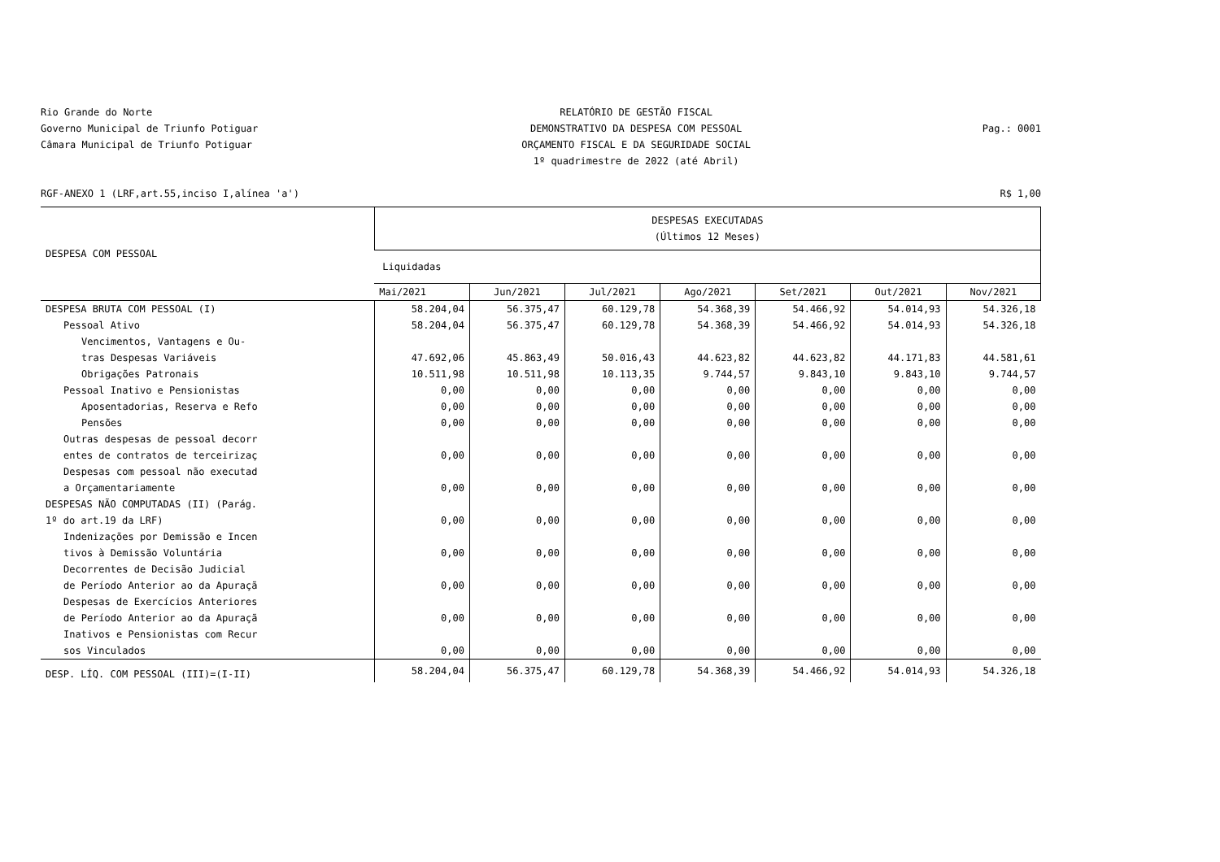Rio Grande do Norte
Governo Municipal de Triunfo Potiguar
Câmara Municipal de Triunfo Potiguar
RELATÓRIO DE GESTÃO FISCAL
DEMONSTRATIVO DA DESPESA COM PESSOAL
ORÇAMENTO FISCAL E DA SEGURIDADE SOCIAL
1º quadrimestre de 2022 (até Abril)
Pag.: 0001
RGF-ANEXO 1 (LRF,art.55,inciso I,alínea 'a') R$ 1,00
| DESPESA COM PESSOAL | DESPESAS EXECUTADAS (Últimos 12 Meses) | | | | | | |
| --- | --- | --- | --- | --- | --- | --- | --- |
| | Liquidadas | | | | | | |
| | Mai/2021 | Jun/2021 | Jul/2021 | Ago/2021 | Set/2021 | Out/2021 | Nov/2021 |
| DESPESA BRUTA COM PESSOAL (I) | 58.204,04 | 56.375,47 | 60.129,78 | 54.368,39 | 54.466,92 | 54.014,93 | 54.326,18 |
| Pessoal Ativo | 58.204,04 | 56.375,47 | 60.129,78 | 54.368,39 | 54.466,92 | 54.014,93 | 54.326,18 |
| Vencimentos, Vantagens e Ou- tras Despesas Variáveis | 47.692,06 | 45.863,49 | 50.016,43 | 44.623,82 | 44.623,82 | 44.171,83 | 44.581,61 |
| Obrigações Patronais | 10.511,98 | 10.511,98 | 10.113,35 | 9.744,57 | 9.843,10 | 9.843,10 | 9.744,57 |
| Pessoal Inativo e Pensionistas | 0,00 | 0,00 | 0,00 | 0,00 | 0,00 | 0,00 | 0,00 |
| Aposentadorias, Reserva e Refo | 0,00 | 0,00 | 0,00 | 0,00 | 0,00 | 0,00 | 0,00 |
| Pensões | 0,00 | 0,00 | 0,00 | 0,00 | 0,00 | 0,00 | 0,00 |
| Outras despesas de pessoal decorr entes de contratos de terceirizaç | 0,00 | 0,00 | 0,00 | 0,00 | 0,00 | 0,00 | 0,00 |
| Despesas com pessoal não executad a Orçamentariamente | 0,00 | 0,00 | 0,00 | 0,00 | 0,00 | 0,00 | 0,00 |
| DESPESAS NÃO COMPUTADAS (II) (Parág. 1º do art.19 da LRF) | 0,00 | 0,00 | 0,00 | 0,00 | 0,00 | 0,00 | 0,00 |
| Indenizações por Demissão e Incen tivos à Demissão Voluntária | 0,00 | 0,00 | 0,00 | 0,00 | 0,00 | 0,00 | 0,00 |
| Decorrentes de Decisão Judicial de Período Anterior ao da Apuraçã | 0,00 | 0,00 | 0,00 | 0,00 | 0,00 | 0,00 | 0,00 |
| Despesas de Exercícios Anteriores de Período Anterior ao da Apuraçã | 0,00 | 0,00 | 0,00 | 0,00 | 0,00 | 0,00 | 0,00 |
| Inativos e Pensionistas com Recur sos Vinculados | 0,00 | 0,00 | 0,00 | 0,00 | 0,00 | 0,00 | 0,00 |
| DESP. LÍQ. COM PESSOAL (III)=(I-II) | 58.204,04 | 56.375,47 | 60.129,78 | 54.368,39 | 54.466,92 | 54.014,93 | 54.326,18 |